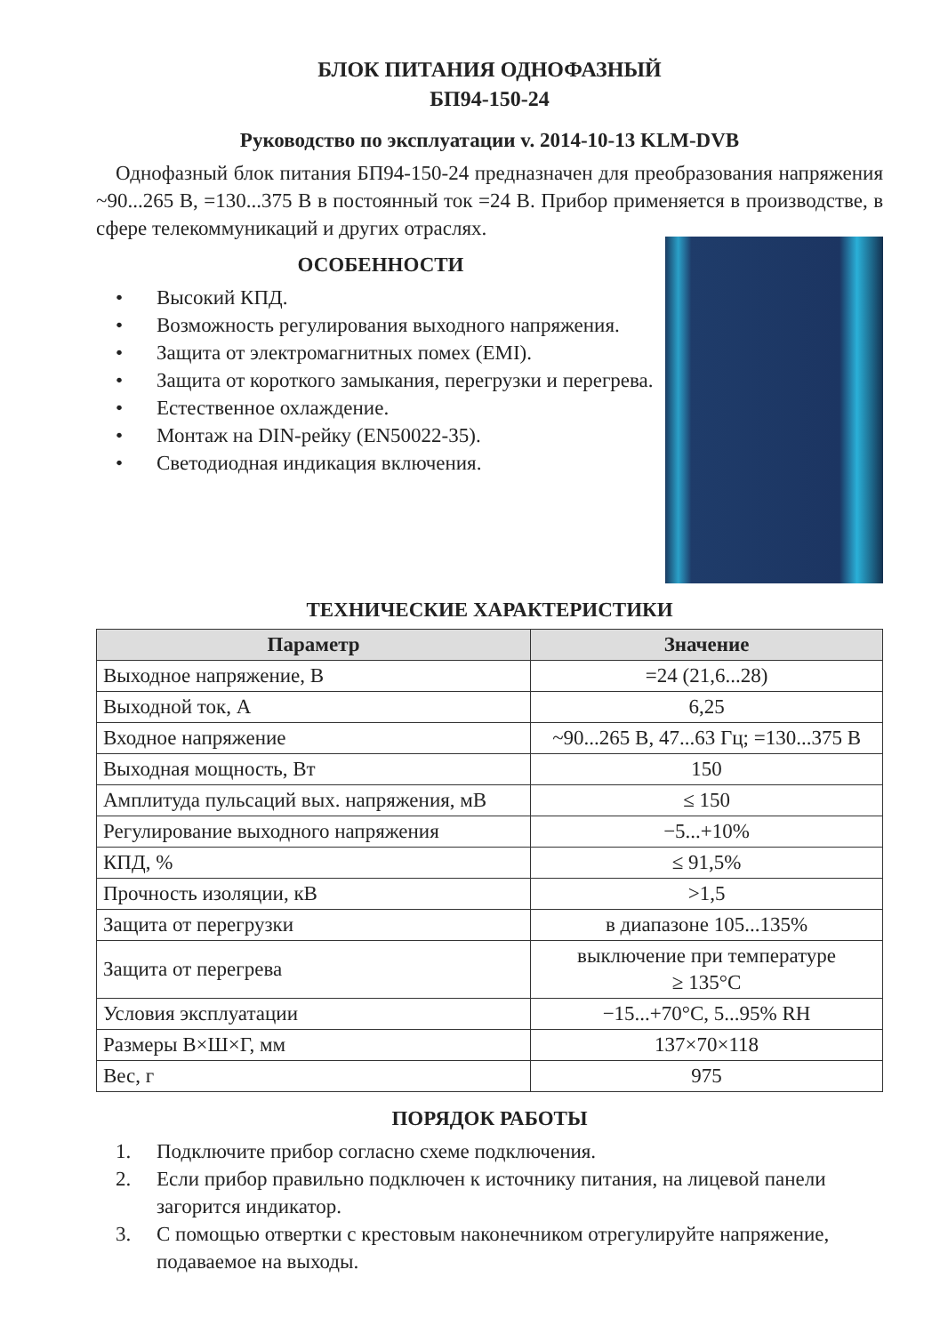БЛОК ПИТАНИЯ ОДНОФАЗНЫЙ
БП94-150-24
Руководство по эксплуатации v. 2014-10-13 KLM-DVB
Однофазный блок питания БП94-150-24 предназначен для преобразования напряжения ~90...265 В, =130...375 В в постоянный ток =24 В. Прибор применяется в производстве, в сфере телекоммуникаций и других отраслях.
ОСОБЕННОСТИ
• Высокий КПД.
• Возможность регулирования выходного напряжения.
• Защита от электромагнитных помех (EMI).
• Защита от короткого замыкания, перегрузки и перегрева.
• Естественное охлаждение.
• Монтаж на DIN-рейку (EN50022-35).
• Светодиодная индикация включения.
ТЕХНИЧЕСКИЕ ХАРАКТЕРИСТИКИ
| Параметр | Значение |
| --- | --- |
| Выходное напряжение, В | =24 (21,6...28) |
| Выходной ток, А | 6,25 |
| Входное напряжение | ~90...265 В, 47...63 Гц; =130...375 В |
| Выходная мощность, Вт | 150 |
| Амплитуда пульсаций вых. напряжения, мВ | ≤ 150 |
| Регулирование выходного напряжения | −5...+10% |
| КПД, % | ≤ 91,5% |
| Прочность изоляции, кВ | >1,5 |
| Защита от перегрузки | в диапазоне 105...135% |
| Защита от перегрева | выключение при температуре ≥ 135°C |
| Условия эксплуатации | −15...+70°C, 5...95% RH |
| Размеры В×Ш×Г, мм | 137×70×118 |
| Вес, г | 975 |
ПОРЯДОК РАБОТЫ
1. Подключите прибор согласно схеме подключения.
2. Если прибор правильно подключен к источнику питания, на лицевой панели загорится индикатор.
3. С помощью отвертки с крестовым наконечником отрегулируйте напряжение, подаваемое на выходы.